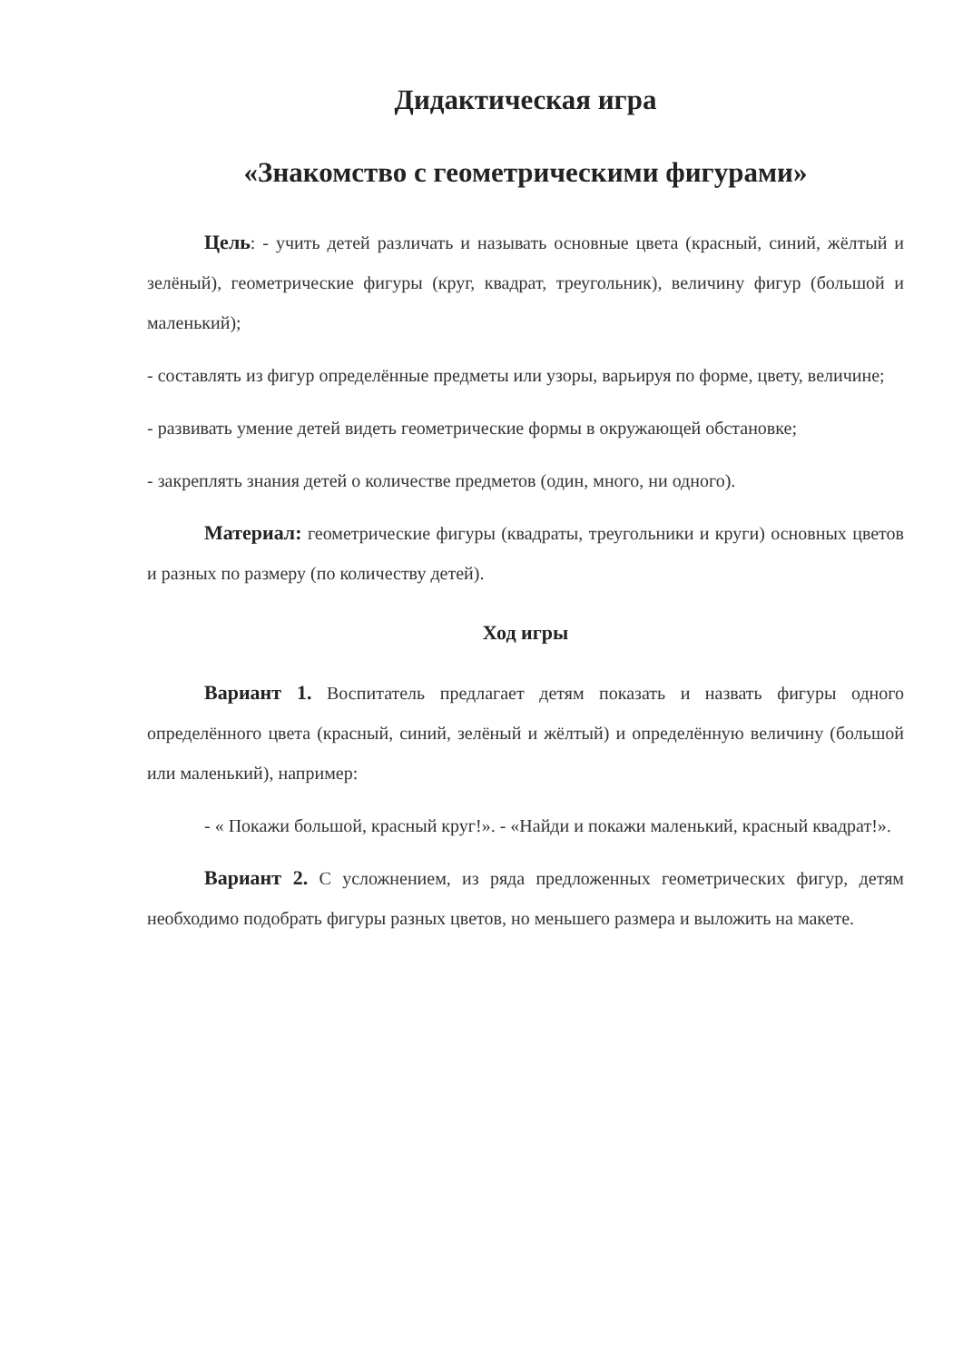Дидактическая игра
«Знакомство с геометрическими фигурами»
Цель: - учить детей различать и называть основные цвета (красный, синий, жёлтый и зелёный), геометрические фигуры (круг, квадрат, треугольник), величину фигур (большой и маленький);
- составлять из фигур определённые предметы или узоры, варьируя по форме, цвету, величине;
- развивать умение детей видеть геометрические формы в окружающей обстановке;
- закреплять знания детей о количестве предметов (один, много, ни одного).
Материал: геометрические фигуры (квадраты, треугольники и круги) основных цветов и разных по размеру (по количеству детей).
Ход игры
Вариант 1. Воспитатель предлагает детям показать и назвать фигуры одного определённого цвета (красный, синий, зелёный и жёлтый) и определённую величину (большой или маленький), например:
- « Покажи большой, красный круг!». - «Найди и покажи маленький, красный квадрат!».
Вариант 2. С усложнением, из ряда предложенных геометрических фигур, детям необходимо подобрать фигуры разных цветов, но меньшего размера и выложить на макете.